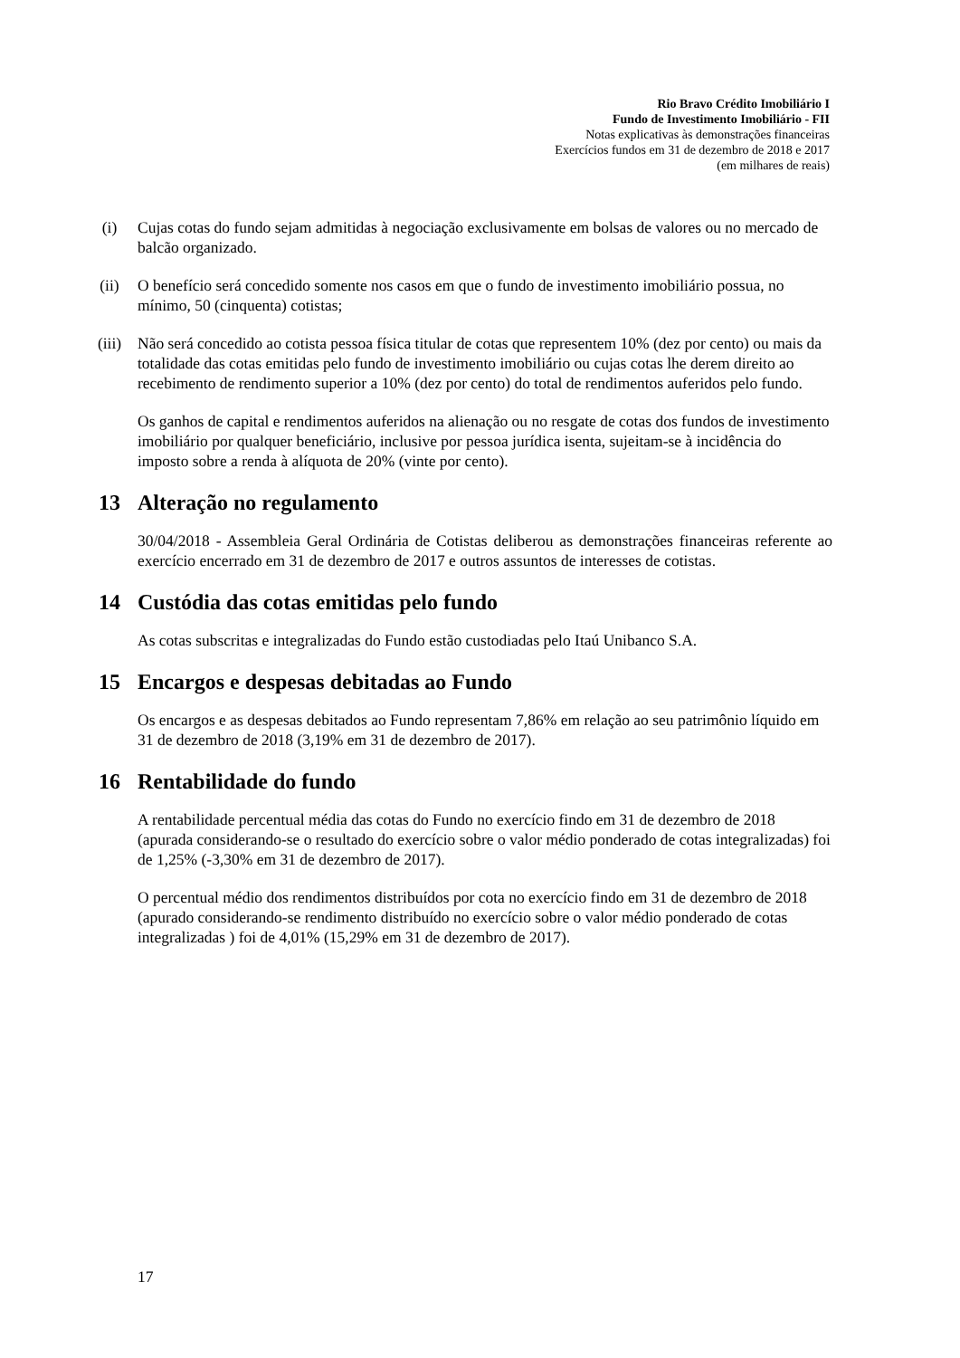Rio Bravo Crédito Imobiliário I
Fundo de Investimento Imobiliário - FII
Notas explicativas às demonstrações financeiras
Exercícios fundos em 31 de dezembro de 2018 e 2017
(em milhares de reais)
(i) Cujas cotas do fundo sejam admitidas à negociação exclusivamente em bolsas de valores ou no mercado de balcão organizado.
(ii) O benefício será concedido somente nos casos em que o fundo de investimento imobiliário possua, no mínimo, 50 (cinquenta) cotistas;
(iii) Não será concedido ao cotista pessoa física titular de cotas que representem 10% (dez por cento) ou mais da totalidade das cotas emitidas pelo fundo de investimento imobiliário ou cujas cotas lhe derem direito ao recebimento de rendimento superior a 10% (dez por cento) do total de rendimentos auferidos pelo fundo.
Os ganhos de capital e rendimentos auferidos na alienação ou no resgate de cotas dos fundos de investimento imobiliário por qualquer beneficiário, inclusive por pessoa jurídica isenta, sujeitam-se à incidência do imposto sobre a renda à alíquota de 20% (vinte por cento).
13 Alteração no regulamento
30/04/2018 - Assembleia Geral Ordinária de Cotistas deliberou as demonstrações financeiras referente ao exercício encerrado em 31 de dezembro de 2017 e outros assuntos de interesses de cotistas.
14 Custódia das cotas emitidas pelo fundo
As cotas subscritas e integralizadas do Fundo estão custodiadas pelo Itaú Unibanco S.A.
15 Encargos e despesas debitadas ao Fundo
Os encargos e as despesas debitados ao Fundo representam 7,86% em relação ao seu patrimônio líquido em 31 de dezembro de 2018 (3,19% em 31 de dezembro de 2017).
16 Rentabilidade do fundo
A rentabilidade percentual média das cotas do Fundo no exercício findo em 31 de dezembro de 2018 (apurada considerando-se o resultado do exercício sobre o valor médio ponderado de cotas integralizadas) foi de 1,25% (-3,30% em 31 de dezembro de 2017).
O percentual médio dos rendimentos distribuídos por cota no exercício findo em 31 de dezembro de 2018 (apurado considerando-se rendimento distribuído no exercício sobre o valor médio ponderado de cotas integralizadas ) foi de 4,01% (15,29% em 31 de dezembro de 2017).
17